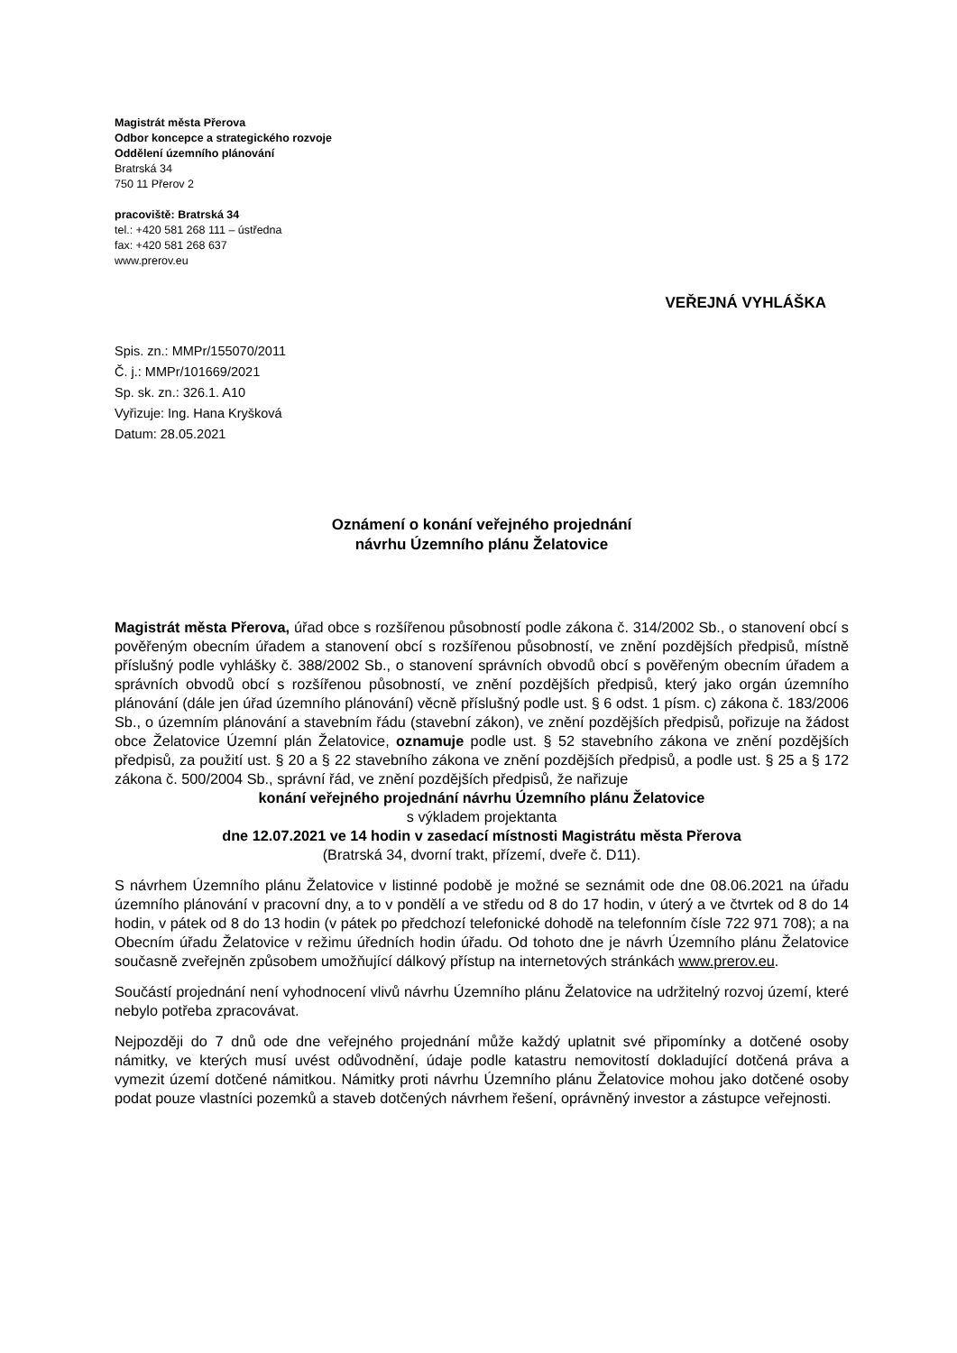Magistrát města Přerova
Odbor koncepce a strategického rozvoje
Oddělení územního plánování
Bratrská 34
750 11 Přerov 2
pracoviště: Bratrská 34
tel.: +420 581 268 111 – ústředna
fax: +420 581 268 637
www.prerov.eu
VEŘEJNÁ VYHLÁŠKA
Spis. zn.: MMPr/155070/2011
Č. j.: MMPr/101669/2021
Sp. sk. zn.: 326.1. A10
Vyřizuje: Ing. Hana Kryšková
Datum: 28.05.2021
Oznámení o konání veřejného projednání
návrhu Územního plánu Želatovice
Magistrát města Přerova, úřad obce s rozšířenou působností podle zákona č. 314/2002 Sb., o stanovení obcí s pověřeným obecním úřadem a stanovení obcí s rozšířenou působností, ve znění pozdějších předpisů, místně příslušný podle vyhlášky č. 388/2002 Sb., o stanovení správních obvodů obcí s pověřeným obecním úřadem a správních obvodů obcí s rozšířenou působností, ve znění pozdějších předpisů, který jako orgán územního plánování (dále jen úřad územního plánování) věcně příslušný podle ust. § 6 odst. 1 písm. c) zákona č. 183/2006 Sb., o územním plánování a stavebním řádu (stavební zákon), ve znění pozdějších předpisů, pořizuje na žádost obce Želatovice Územní plán Želatovice, oznamuje podle ust. § 52 stavebního zákona ve znění pozdějších předpisů, za použití ust. § 20 a § 22 stavebního zákona ve znění pozdějších předpisů, a podle ust. § 25 a § 172 zákona č. 500/2004 Sb., správní řád, ve znění pozdějších předpisů, že nařizuje
konání veřejného projednání návrhu Územního plánu Želatovice
s výkladem projektanta
dne 12.07.2021 ve 14 hodin v zasedací místnosti Magistrátu města Přerova
(Bratrská 34, dvorní trakt, přízemí, dveře č. D11).
S návrhem Územního plánu Želatovice v listinné podobě je možné se seznámit ode dne 08.06.2021 na úřadu územního plánování v pracovní dny, a to v pondělí a ve středu od 8 do 17 hodin, v úterý a ve čtvrtek od 8 do 14 hodin, v pátek od 8 do 13 hodin (v pátek po předchozí telefonické dohodě na telefonním čísle 722 971 708); a na Obecním úřadu Želatovice v režimu úředních hodin úřadu. Od tohoto dne je návrh Územního plánu Želatovice současně zveřejněn způsobem umožňující dálkový přístup na internetových stránkách www.prerov.eu.
Součástí projednání není vyhodnocení vlivů návrhu Územního plánu Želatovice na udržitelný rozvoj území, které nebylo potřeba zpracovávat.
Nejpozději do 7 dnů ode dne veřejného projednání může každý uplatnit své připomínky a dotčené osoby námitky, ve kterých musí uvést odůvodnění, údaje podle katastru nemovitostí dokladující dotčená práva a vymezit území dotčené námitkou. Námitky proti návrhu Územního plánu Želatovice mohou jako dotčené osoby podat pouze vlastníci pozemků a staveb dotčených návrhem řešení, oprávněný investor a zástupce veřejnosti.